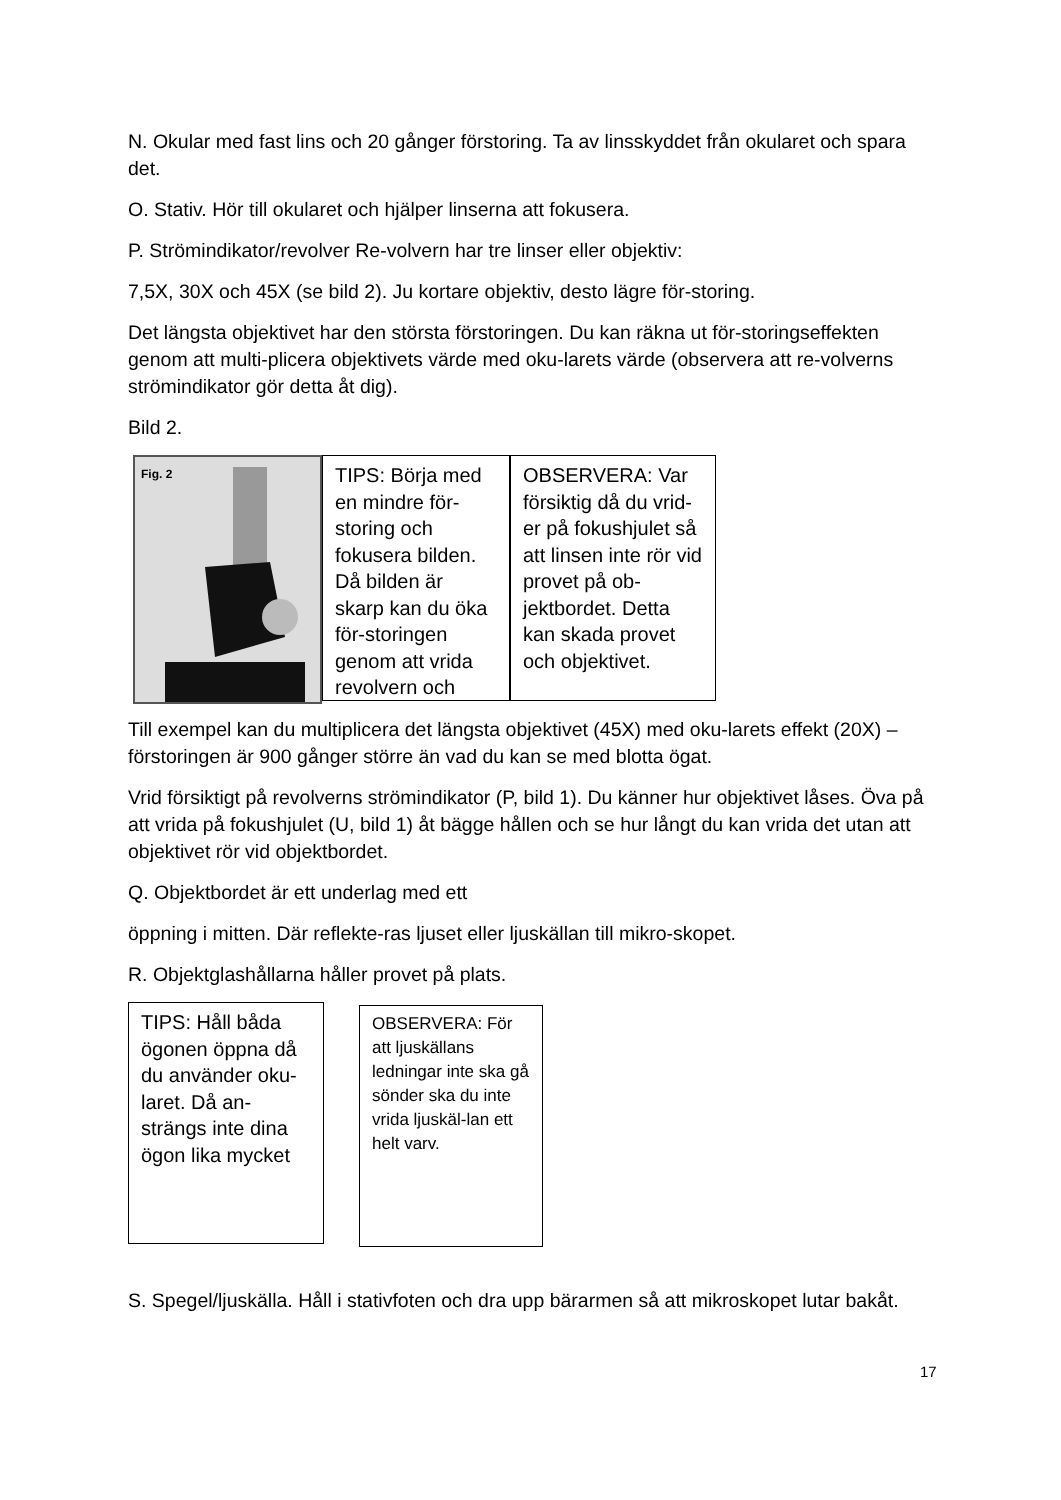N. Okular med fast lins och 20 gånger förstoring. Ta av linsskyddet från okularet och spara det.
O. Stativ. Hör till okularet och hjälper linserna att fokusera.
P. Strömindikator/revolver Re-volvern har tre linser eller objektiv:
7,5X, 30X och 45X (se bild 2). Ju kortare objektiv, desto lägre för-storing.
Det längsta objektivet har den största förstoringen. Du kan räkna ut för-storingseffekten genom att multi-plicera objektivets värde med oku-larets värde (observera att re-volverns strömindikator gör detta åt dig).
Bild 2.
Fig. 2
TIPS: Börja med en mindre för-storing och fokusera bilden. Då bilden är skarp kan du öka för-storingen genom att vrida revolvern och
OBSERVERA: Var försiktig då du vrid-er på fokushjulet så att linsen inte rör vid provet på ob-jektbordet. Detta kan skada provet och objektivet.
Till exempel kan du multiplicera det längsta objektivet (45X) med oku-larets effekt (20X) – förstoringen är 900 gånger större än vad du kan se med blotta ögat.
Vrid försiktigt på revolverns strömindikator (P, bild 1). Du känner hur objektivet låses. Öva på att vrida på fokushjulet (U, bild 1) åt bägge hållen och se hur långt du kan vrida det utan att objektivet rör vid objektbordet.
Q. Objektbordet är ett underlag med ett
öppning i mitten. Där reflekte-ras ljuset eller ljuskällan till mikro-skopet.
R. Objektglashållarna håller provet på plats.
TIPS: Håll båda ögonen öppna då du använder oku-laret. Då an-strängs inte dina ögon lika mycket
OBSERVERA: För att ljuskällans ledningar inte ska gå sönder ska du inte vrida ljuskäl-lan ett helt varv.
S. Spegel/ljuskälla. Håll i stativfoten och dra upp bärarmen så att mikroskopet lutar bakåt.
17